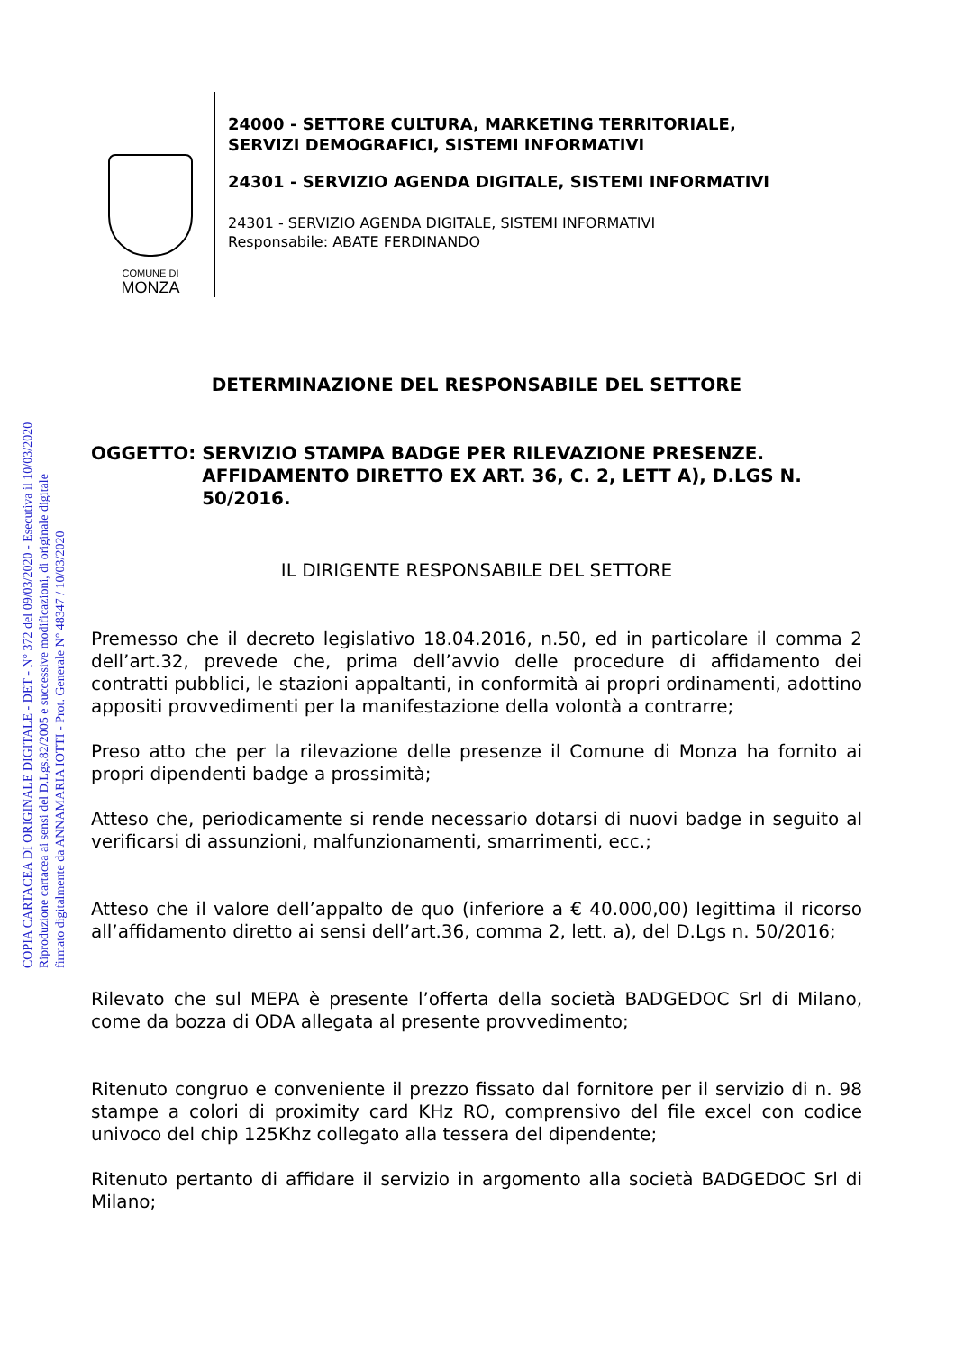COPIA CARTACEA DI ORIGINALE DIGITALE - DET - N° 372 del 09/03/2020 - Esecutiva il 10/03/2020
Riproduzione cartacea ai sensi del D.Lgs.82/2005 e successive modificazioni, di originale digitale
firmato digitalmente da ANNAMARIA IOTTI - Prot. Generale N° 48347 / 10/03/2020
COMUNE DI
MONZA
24000 - SETTORE CULTURA, MARKETING TERRITORIALE,
SERVIZI DEMOGRAFICI, SISTEMI INFORMATIVI
24301 - SERVIZIO AGENDA DIGITALE, SISTEMI INFORMATIVI
24301 - SERVIZIO AGENDA DIGITALE, SISTEMI INFORMATIVI
Responsabile: ABATE FERDINANDO
DETERMINAZIONE DEL RESPONSABILE DEL SETTORE
OGGETTO: SERVIZIO STAMPA BADGE PER RILEVAZIONE PRESENZE. AFFIDAMENTO DIRETTO EX ART. 36, C. 2, LETT A), D.LGS N. 50/2016.
IL DIRIGENTE RESPONSABILE DEL SETTORE
Premesso che il decreto legislativo 18.04.2016, n.50, ed in particolare il comma 2 dell’art.32, prevede che, prima dell’avvio delle procedure di affidamento dei contratti pubblici, le stazioni appaltanti, in conformità ai propri ordinamenti, adottino appositi provvedimenti per la manifestazione della volontà a contrarre;
Preso atto che per la rilevazione delle presenze il Comune di Monza ha fornito ai propri dipendenti badge a prossimità;
Atteso che, periodicamente si rende necessario dotarsi di nuovi badge in seguito al verificarsi di assunzioni, malfunzionamenti, smarrimenti, ecc.;
Atteso che il valore dell’appalto de quo (inferiore a € 40.000,00) legittima il ricorso all’affidamento diretto ai sensi dell’art.36, comma 2, lett. a), del D.Lgs n. 50/2016;
Rilevato che sul MEPA è presente l’offerta della società BADGEDOC Srl di Milano, come da bozza di ODA allegata al presente provvedimento;
Ritenuto congruo e conveniente il prezzo fissato dal fornitore per il servizio di n. 98 stampe a colori di proximity card KHz RO, comprensivo del file excel con codice univoco del chip 125Khz collegato alla tessera del dipendente;
Ritenuto pertanto di affidare il servizio in argomento alla società BADGEDOC Srl di Milano;